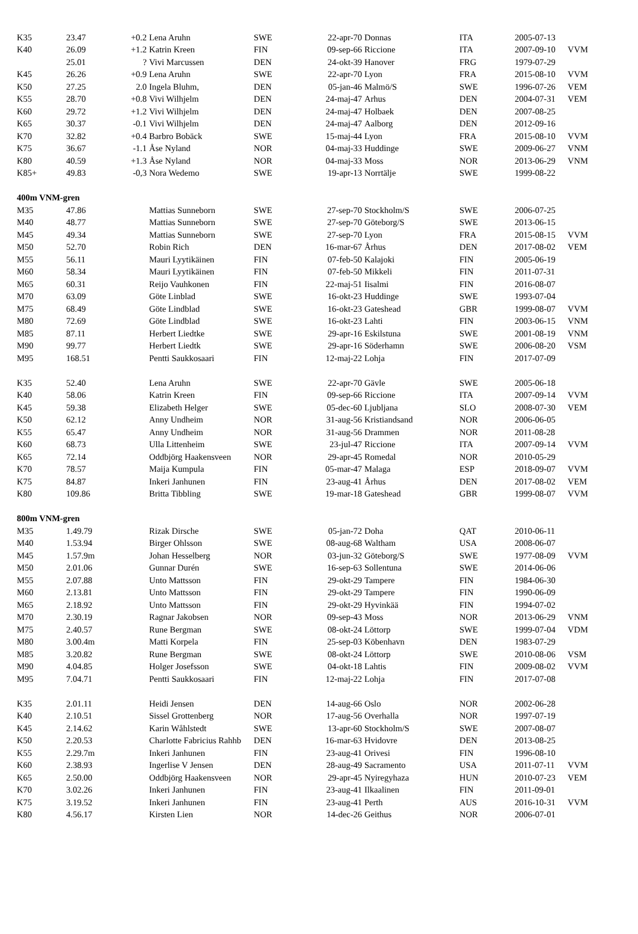| K35 | 23.47 | +0.2 | Lena Aruhn | SWE | 22-apr-70 | Donnas | ITA | 2005-07-13 | |
| K40 | 26.09 | +1.2 | Katrin Kreen | FIN | 09-sep-66 | Riccione | ITA | 2007-09-10 | VVM |
| | 25.01 | ? | Vivi Marcussen | DEN | 24-okt-39 | Hanover | FRG | 1979-07-29 | |
| K45 | 26.26 | +0.9 | Lena Aruhn | SWE | 22-apr-70 | Lyon | FRA | 2015-08-10 | VVM |
| K50 | 27.25 | 2.0 | Ingela Bluhm, | DEN | 05-jan-46 | Malmö/S | SWE | 1996-07-26 | VEM |
| K55 | 28.70 | +0.8 | Vivi Wilhjelm | DEN | 24-maj-47 | Arhus | DEN | 2004-07-31 | VEM |
| K60 | 29.72 | +1.2 | Vivi Wilhjelm | DEN | 24-maj-47 | Holbaek | DEN | 2007-08-25 | |
| K65 | 30.37 | -0.1 | Vivi Wilhjelm | DEN | 24-maj-47 | Aalborg | DEN | 2012-09-16 | |
| K70 | 32.82 | +0.4 | Barbro Bobäck | SWE | 15-maj-44 | Lyon | FRA | 2015-08-10 | VVM |
| K75 | 36.67 | -1.1 | Åse Nyland | NOR | 04-maj-33 | Huddinge | SWE | 2009-06-27 | VNM |
| K80 | 40.59 | +1.3 | Åse Nyland | NOR | 04-maj-33 | Moss | NOR | 2013-06-29 | VNM |
| K85+ | 49.83 | -0,3 | Nora Wedemo | SWE | 19-apr-13 | Norrtälje | SWE | 1999-08-22 | |
| 400m VNM-gren | | | | | | | | | |
| M35 | 47.86 | | Mattias Sunneborn | SWE | 27-sep-70 | Stockholm/S | SWE | 2006-07-25 | |
| M40 | 48.77 | | Mattias Sunneborn | SWE | 27-sep-70 | Göteborg/S | SWE | 2013-06-15 | |
| M45 | 49.34 | | Mattias Sunneborn | SWE | 27-sep-70 | Lyon | FRA | 2015-08-15 | VVM |
| M50 | 52.70 | | Robin Rich | DEN | 16-mar-67 | Århus | DEN | 2017-08-02 | VEM |
| M55 | 56.11 | | Mauri Lyytikäinen | FIN | 07-feb-50 | Kalajoki | FIN | 2005-06-19 | |
| M60 | 58.34 | | Mauri Lyytikäinen | FIN | 07-feb-50 | Mikkeli | FIN | 2011-07-31 | |
| M65 | 60.31 | | Reijo Vauhkonen | FIN | 22-maj-51 | Iisalmi | FIN | 2016-08-07 | |
| M70 | 63.09 | | Göte Linblad | SWE | 16-okt-23 | Huddinge | SWE | 1993-07-04 | |
| M75 | 68.49 | | Göte Lindblad | SWE | 16-okt-23 | Gateshead | GBR | 1999-08-07 | VVM |
| M80 | 72.69 | | Göte Lindblad | SWE | 16-okt-23 | Lahti | FIN | 2003-06-15 | VNM |
| M85 | 87.11 | | Herbert Liedtke | SWE | 29-apr-16 | Eskilstuna | SWE | 2001-08-19 | VNM |
| M90 | 99.77 | | Herbert Liedtk | SWE | 29-apr-16 | Söderhamn | SWE | 2006-08-20 | VSM |
| M95 | 168.51 | | Pentti Saukkosaari | FIN | 12-maj-22 | Lohja | FIN | 2017-07-09 | |
| K35 | 52.40 | | Lena Aruhn | SWE | 22-apr-70 | Gävle | SWE | 2005-06-18 | |
| K40 | 58.06 | | Katrin Kreen | FIN | 09-sep-66 | Riccione | ITA | 2007-09-14 | VVM |
| K45 | 59.38 | | Elizabeth Helger | SWE | 05-dec-60 | Ljubljana | SLO | 2008-07-30 | VEM |
| K50 | 62.12 | | Anny Undheim | NOR | 31-aug-56 | Kristiandsand | NOR | 2006-06-05 | |
| K55 | 65.47 | | Anny Undheim | NOR | 31-aug-56 | Drammen | NOR | 2011-08-28 | |
| K60 | 68.73 | | Ulla Littenheim | SWE | 23-jul-47 | Riccione | ITA | 2007-09-14 | VVM |
| K65 | 72.14 | | Oddbjörg Haakensveen | NOR | 29-apr-45 | Romedal | NOR | 2010-05-29 | |
| K70 | 78.57 | | Maija Kumpula | FIN | 05-mar-47 | Malaga | ESP | 2018-09-07 | VVM |
| K75 | 84.87 | | Inkeri Janhunen | FIN | 23-aug-41 | Århus | DEN | 2017-08-02 | VEM |
| K80 | 109.86 | | Britta Tibbling | SWE | 19-mar-18 | Gateshead | GBR | 1999-08-07 | VVM |
| 800m VNM-gren | | | | | | | | | |
| M35 | 1.49.79 | | Rizak Dirsche | SWE | 05-jan-72 | Doha | QAT | 2010-06-11 | |
| M40 | 1.53.94 | | Birger Ohlsson | SWE | 08-aug-68 | Waltham | USA | 2008-06-07 | |
| M45 | 1.57.9m | | Johan Hesselberg | NOR | 03-jun-32 | Göteborg/S | SWE | 1977-08-09 | VVM |
| M50 | 2.01.06 | | Gunnar Durén | SWE | 16-sep-63 | Sollentuna | SWE | 2014-06-06 | |
| M55 | 2.07.88 | | Unto Mattsson | FIN | 29-okt-29 | Tampere | FIN | 1984-06-30 | |
| M60 | 2.13.81 | | Unto Mattsson | FIN | 29-okt-29 | Tampere | FIN | 1990-06-09 | |
| M65 | 2.18.92 | | Unto Mattsson | FIN | 29-okt-29 | Hyvinkää | FIN | 1994-07-02 | |
| M70 | 2.30.19 | | Ragnar Jakobsen | NOR | 09-sep-43 | Moss | NOR | 2013-06-29 | VNM |
| M75 | 2.40.57 | | Rune Bergman | SWE | 08-okt-24 | Löttorp | SWE | 1999-07-04 | VDM |
| M80 | 3.00.4m | | Matti Korpela | FIN | 25-sep-03 | Köbenhavn | DEN | 1983-07-29 | |
| M85 | 3.20.82 | | Rune Bergman | SWE | 08-okt-24 | Löttorp | SWE | 2010-08-06 | VSM |
| M90 | 4.04.85 | | Holger Josefsson | SWE | 04-okt-18 | Lahtis | FIN | 2009-08-02 | VVM |
| M95 | 7.04.71 | | Pentti Saukkosaari | FIN | 12-maj-22 | Lohja | FIN | 2017-07-08 | |
| K35 | 2.01.11 | | Heidi Jensen | DEN | 14-aug-66 | Oslo | NOR | 2002-06-28 | |
| K40 | 2.10.51 | | Sissel Grottenberg | NOR | 17-aug-56 | Overhalla | NOR | 1997-07-19 | |
| K45 | 2.14.62 | | Karin Wåhlstedt | SWE | 13-apr-60 | Stockholm/S | SWE | 2007-08-07 | |
| K50 | 2.20.53 | | Charlotte Fabricius Rahhb | DEN | 16-mar-63 | Hvidovre | DEN | 2013-08-25 | |
| K55 | 2.29.7m | | Inkeri Janhunen | FIN | 23-aug-41 | Orivesi | FIN | 1996-08-10 | |
| K60 | 2.38.93 | | Ingerlise V Jensen | DEN | 28-aug-49 | Sacramento | USA | 2011-07-11 | VVM |
| K65 | 2.50.00 | | Oddbjörg Haakensveen | NOR | 29-apr-45 | Nyiregyhaza | HUN | 2010-07-23 | VEM |
| K70 | 3.02.26 | | Inkeri Janhunen | FIN | 23-aug-41 | Ilkaalinen | FIN | 2011-09-01 | |
| K75 | 3.19.52 | | Inkeri Janhunen | FIN | 23-aug-41 | Perth | AUS | 2016-10-31 | VVM |
| K80 | 4.56.17 | | Kirsten Lien | NOR | 14-dec-26 | Geithus | NOR | 2006-07-01 | |